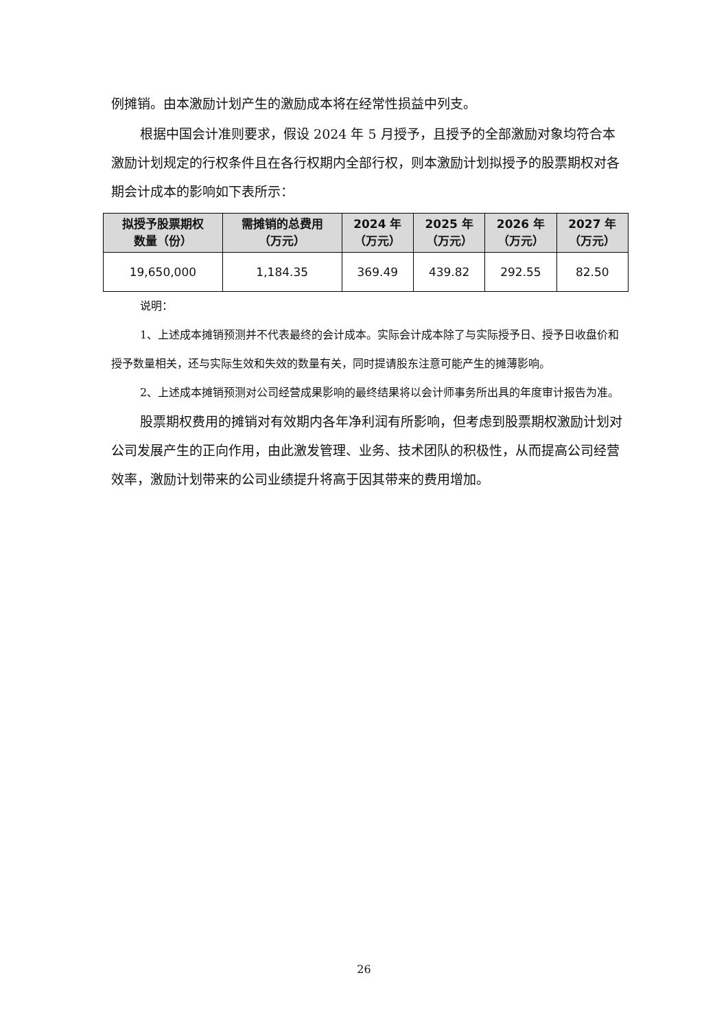例摊销。由本激励计划产生的激励成本将在经常性损益中列支。
根据中国会计准则要求，假设 2024 年 5 月授予，且授予的全部激励对象均符合本激励计划规定的行权条件且在各行权期内全部行权，则本激励计划拟授予的股票期权对各期会计成本的影响如下表所示：
| 拟授予股票期权 数量（份） | 需摊销的总费用 （万元） | 2024 年 （万元） | 2025 年 （万元） | 2026 年 （万元） | 2027 年 （万元） |
| --- | --- | --- | --- | --- | --- |
| 19,650,000 | 1,184.35 | 369.49 | 439.82 | 292.55 | 82.50 |
说明：
1、上述成本摊销预测并不代表最终的会计成本。实际会计成本除了与实际授予日、授予日收盘价和授予数量相关，还与实际生效和失效的数量有关，同时提请股东注意可能产生的摊薄影响。
2、上述成本摊销预测对公司经营成果影响的最终结果将以会计师事务所出具的年度审计报告为准。
股票期权费用的摊销对有效期内各年净利润有所影响，但考虑到股票期权激励计划对公司发展产生的正向作用，由此激发管理、业务、技术团队的积极性，从而提高公司经营效率，激励计划带来的公司业绩提升将高于因其带来的费用增加。
26